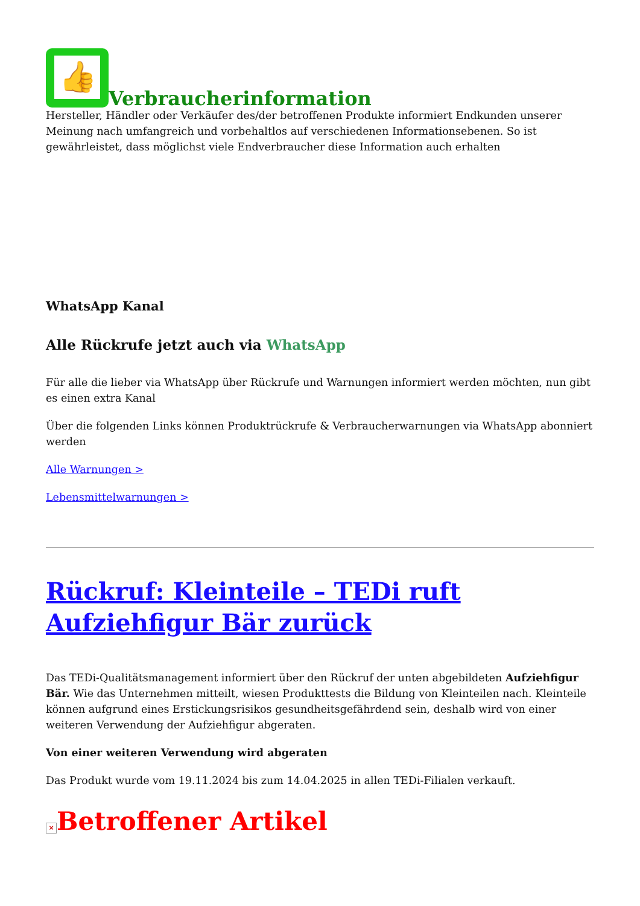👍
Verbraucherinformation
Hersteller, Händler oder Verkäufer des/der betroffenen Produkte informiert Endkunden unserer Meinung nach umfangreich und vorbehaltlos auf verschiedenen Informationsebenen. So ist gewährleistet, dass möglichst viele Endverbraucher diese Information auch erhalten
WhatsApp Kanal
Alle Rückrufe jetzt auch via WhatsApp
Für alle die lieber via WhatsApp über Rückrufe und Warnungen informiert werden möchten, nun gibt es einen extra Kanal
Über die folgenden Links können Produktrückrufe & Verbraucherwarnungen via WhatsApp abonniert werden
Alle Warnungen >
Lebensmittelwarnungen >
Rückruf: Kleinteile – TEDi ruft Aufziehfigur Bär zurück
Das TEDi-Qualitätsmanagement informiert über den Rückruf der unten abgebildeten Aufziehfigur Bär. Wie das Unternehmen mitteilt, wiesen Produkttests die Bildung von Kleinteilen nach. Kleinteile können aufgrund eines Erstickungsrisikos gesundheitsgefährdend sein, deshalb wird von einer weiteren Verwendung der Aufziehfigur abgeraten.
Von einer weiteren Verwendung wird abgeraten
Das Produkt wurde vom 19.11.2024 bis zum 14.04.2025 in allen TEDi-Filialen verkauft.
× Betroffener Artikel